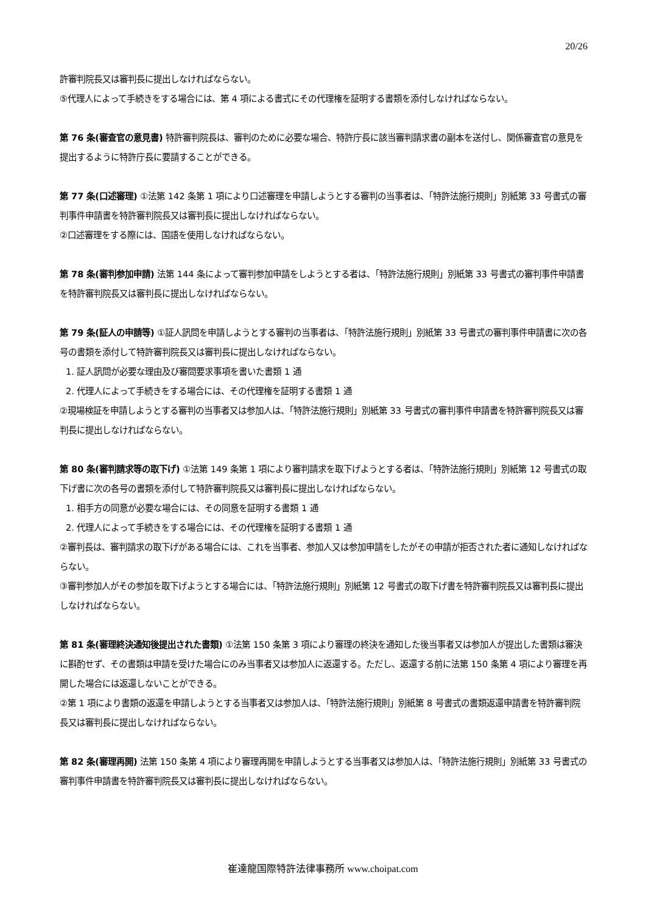20/26
許審判院長又は審判長に提出しなければならない。
⑤代理人によって手続きをする場合には、第 4 項による書式にその代理権を証明する書類を添付しなければならない。
第 76 条(審査官の意見書) 特許審判院長は、審判のために必要な場合、特許庁長に該当審判請求書の副本を送付し、関係審査官の意見を提出するように特許庁長に要請することができる。
第 77 条(口述審理) ①法第 142 条第 1 項により口述審理を申請しようとする審判の当事者は、「特許法施行規則」別紙第 33 号書式の審判事件申請書を特許審判院長又は審判長に提出しなければならない。
②口述審理をする際には、国語を使用しなければならない。
第 78 条(審判参加申請) 法第 144 条によって審判参加申請をしようとする者は、「特許法施行規則」別紙第 33 号書式の審判事件申請書を特許審判院長又は審判長に提出しなければならない。
第 79 条(証人の申請等) ①証人訊問を申請しようとする審判の当事者は、「特許法施行規則」別紙第 33 号書式の審判事件申請書に次の各号の書類を添付して特許審判院長又は審判長に提出しなければならない。
1. 証人訊問が必要な理由及び審問要求事項を書いた書類 1 通
2. 代理人によって手続きをする場合には、その代理権を証明する書類 1 通
②現場検証を申請しようとする審判の当事者又は参加人は、「特許法施行規則」別紙第 33 号書式の審判事件申請書を特許審判院長又は審判長に提出しなければならない。
第 80 条(審判請求等の取下げ) ①法第 149 条第 1 項により審判請求を取下げようとする者は、「特許法施行規則」別紙第 12 号書式の取下げ書に次の各号の書類を添付して特許審判院長又は審判長に提出しなければならない。
1. 相手方の同意が必要な場合には、その同意を証明する書類 1 通
2. 代理人によって手続きをする場合には、その代理権を証明する書類 1 通
②審判長は、審判請求の取下げがある場合には、これを当事者、参加人又は参加申請をしたがその申請が拒否された者に通知しなければならない。
③審判参加人がその参加を取下げようとする場合には、「特許法施行規則」別紙第 12 号書式の取下げ書を特許審判院長又は審判長に提出しなければならない。
第 81 条(審理終決通知後提出された書類) ①法第 150 条第 3 項により審理の終決を通知した後当事者又は参加人が提出した書類は審決に斟酌せず、その書類は申請を受けた場合にのみ当事者又は参加人に返還する。ただし、返還する前に法第 150 条第 4 項により審理を再開した場合には返還しないことができる。
②第 1 項により書類の返還を申請しようとする当事者又は参加人は、「特許法施行規則」別紙第 8 号書式の書類返還申請書を特許審判院長又は審判長に提出しなければならない。
第 82 条(審理再開) 法第 150 条第 4 項により審理再開を申請しようとする当事者又は参加人は、「特許法施行規則」別紙第 33 号書式の審判事件申請書を特許審判院長又は審判長に提出しなければならない。
崔達龍国際特許法律事務所 www.choipat.com